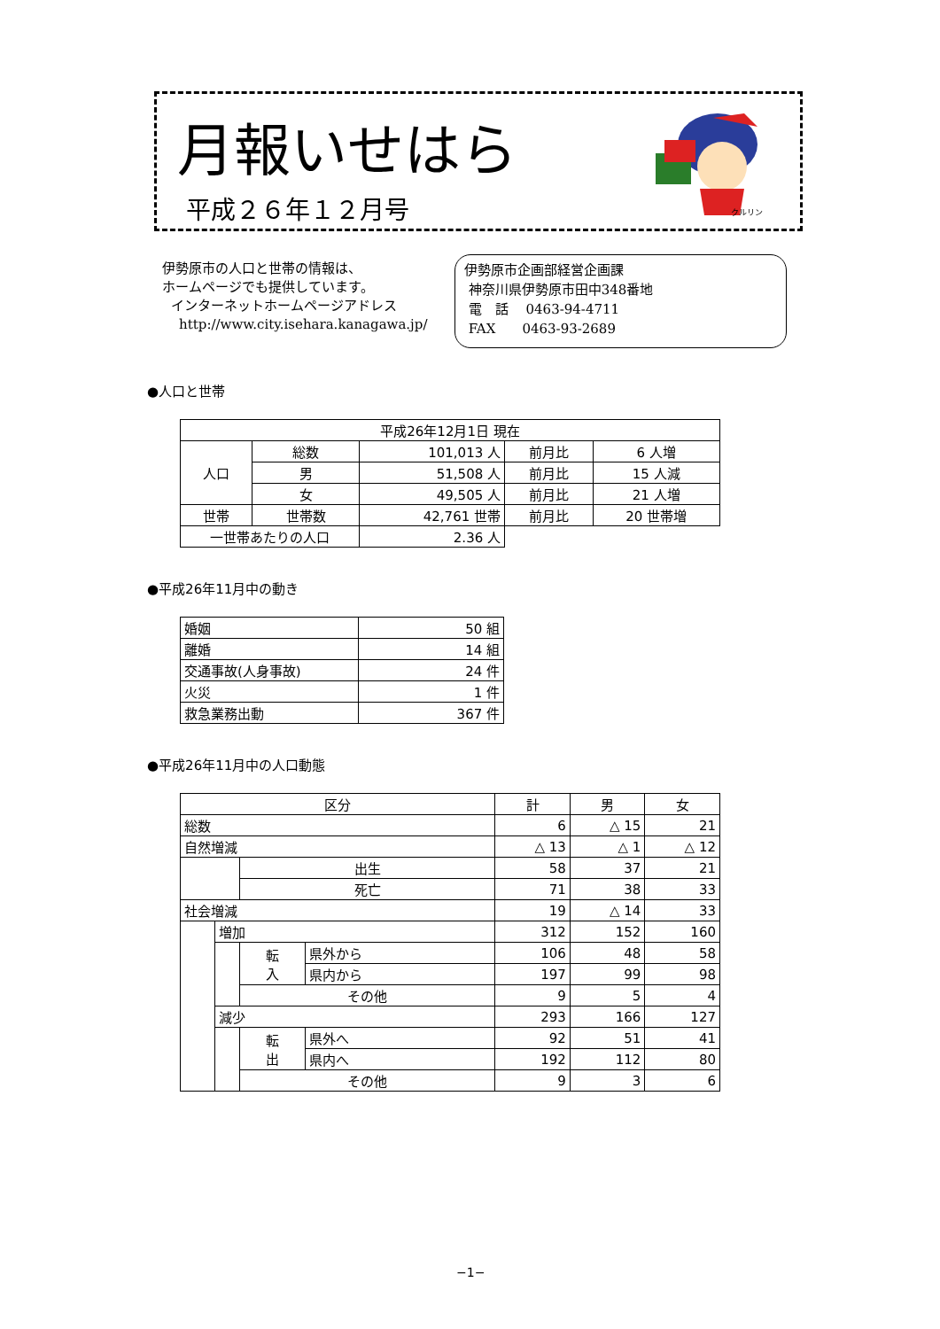月報いせはら
平成２６年１２月号
クルリン
伊勢原市の人口と世帯の情報は、
ホームページでも提供しています。
インターネットホームページアドレス
http://www.city.isehara.kanagawa.jp/
伊勢原市企画部経営企画課
神奈川県伊勢原市田中348番地
電　話　 0463-94-4711
FAX　　0463-93-2689
●人口と世帯
| 平成26年12月1日 現在 | | | | |
| 人口 | 総数 | 101,013 人 | 前月比 | 6 人増 |
| | 男 | 51,508 人 | 前月比 | 15 人減 |
| | 女 | 49,505 人 | 前月比 | 21 人増 |
| 世帯 | 世帯数 | 42,761 世帯 | 前月比 | 20 世帯増 |
| 一世帯あたりの人口 | | 2.36 人 | | |
●平成26年11月中の動き
| 婚姻 | 50 組 |
| 離婚 | 14 組 |
| 交通事故(人身事故) | 24 件 |
| 火災 | 1 件 |
| 救急業務出動 | 367 件 |
●平成26年11月中の人口動態
| 区分 | | | | 計 | 男 | 女 |
| --- | --- | --- | --- | --- | --- | --- |
| 総数 | | | | 6 | △ 15 | 21 |
| 自然増減 | | | | △ 13 | △ 1 | △ 12 |
| | | 出生 | | 58 | 37 | 21 |
| | | 死亡 | | 71 | 38 | 33 |
| 社会増減 | | | | 19 | △ 14 | 33 |
| | 増加 | | | 312 | 152 | 160 |
| | | 転 入 | 県外から | 106 | 48 | 58 |
| | | | 県内から | 197 | 99 | 98 |
| | | その他 | | 9 | 5 | 4 |
| | 減少 | | | 293 | 166 | 127 |
| | | 転 出 | 県外へ | 92 | 51 | 41 |
| | | | 県内へ | 192 | 112 | 80 |
| | | その他 | | 9 | 3 | 6 |
−1−